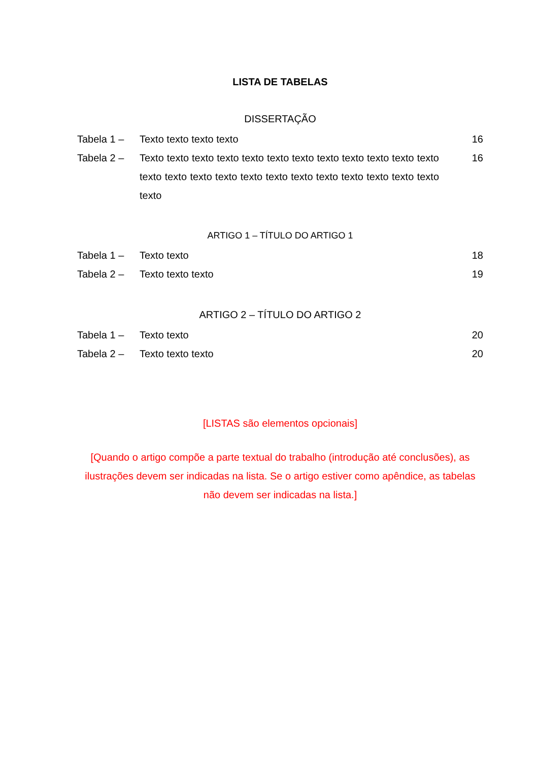LISTA DE TABELAS
DISSERTAÇÃO
| Tabela 1 – | Texto texto texto texto | 16 |
| Tabela 2 – | Texto texto texto texto texto texto texto texto texto texto texto texto texto texto texto texto texto texto texto texto texto texto texto texto texto | 16 |
ARTIGO 1 – TÍTULO DO ARTIGO 1
| Tabela 1 – | Texto texto | 18 |
| Tabela 2 – | Texto texto texto | 19 |
ARTIGO 2 – TÍTULO DO ARTIGO 2
| Tabela 1 – | Texto texto | 20 |
| Tabela 2 – | Texto texto texto | 20 |
[LISTAS são elementos opcionais]
[Quando o artigo compõe a parte textual do trabalho (introdução até conclusões), as ilustrações devem ser indicadas na lista. Se o artigo estiver como apêndice, as tabelas não devem ser indicadas na lista.]